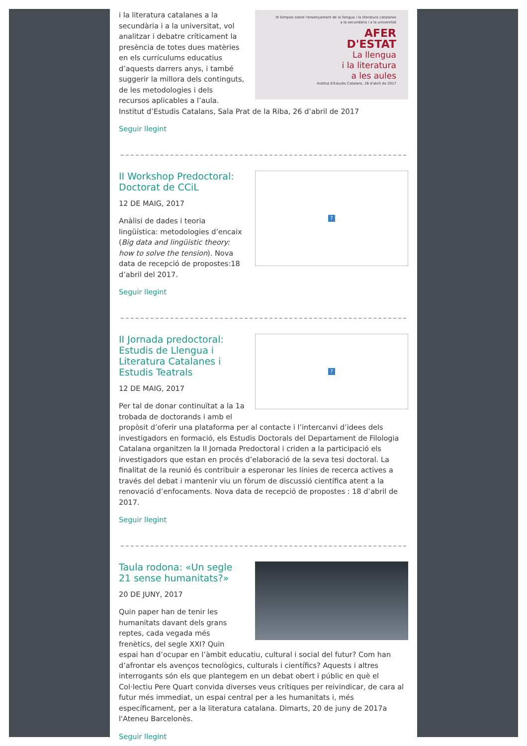III Simposi sobre l'ensenyament de la llengua i la literatura catalanes
a la secundària i a la universitat
AFER
D'ESTAT
La llengua
i la literatura
a les aules
Institut d'Estudis Catalans, 26 d'abril de 2017
i la literatura catalanes a la secundària i a la universitat, vol analitzar i debatre críticament la presència de totes dues matèries en els currículums educatius d’aquests darrers anys, i també suggerir la millora dels continguts, de les metodologies i dels recursos aplicables a l’aula. Institut d’Estudis Catalans, Sala Prat de la Riba, 26 d’abril de 2017
Seguir llegint
?
II Workshop Predoctoral: Doctorat de CCiL
12 DE MAIG, 2017
Anàlisi de dades i teoria lingüística: metodologies d’encaix (Big data and lingüistic theory: how to solve the tension). Nova data de recepció de propostes:18 d’abril del 2017.
Seguir llegint
?
II Jornada predoctoral: Estudis de Llengua i Literatura Catalanes i Estudis Teatrals
12 DE MAIG, 2017
Per tal de donar continuïtat a la 1a trobada de doctorands i amb el propòsit d’oferir una plataforma per al contacte i l’intercanvi d’idees dels investigadors en formació, els Estudis Doctorals del Departament de Filologia Catalana organitzen la II Jornada Predoctoral i criden a la participació els investigadors que estan en procés d’elaboració de la seva tesi doctoral. La finalitat de la reunió és contribuir a esperonar les línies de recerca actives a través del debat i mantenir viu un fòrum de discussió científica atent a la renovació d’enfocaments. Nova data de recepció de propostes : 18 d’abril de 2017.
Seguir llegint
Taula rodona: «Un segle 21 sense humanitats?»
20 DE JUNY, 2017
Quin paper han de tenir les humanitats davant dels grans reptes, cada vegada més frenètics, del segle XXI? Quin espai han d’ocupar en l’àmbit educatiu, cultural i social del futur? Com han d’afrontar els avenços tecnològics, culturals i científics? Aquests i altres interrogants són els que plantegem en un debat obert i públic en què el Col·lectiu Pere Quart convida diverses veus crítiques per reivindicar, de cara al futur més immediat, un espai central per a les humanitats i, més específicament, per a la literatura catalana. Dimarts, 20 de juny de 2017a l'Ateneu Barcelonès.
Seguir llegint